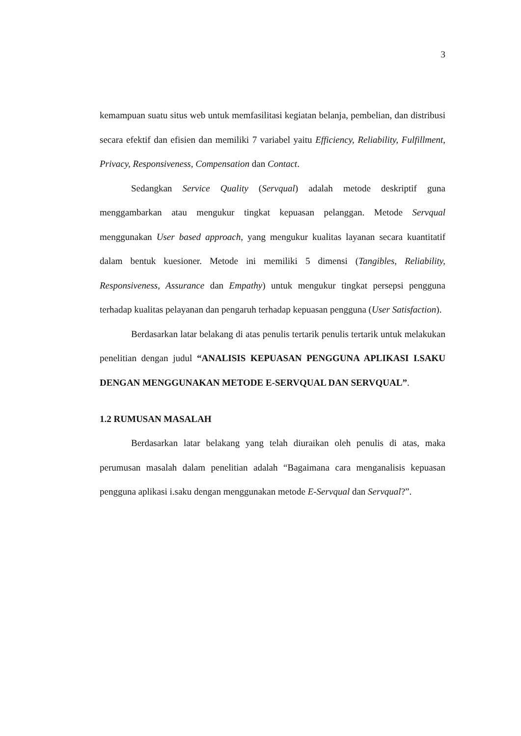3
kemampuan suatu situs web untuk memfasilitasi kegiatan belanja, pembelian, dan distribusi secara efektif dan efisien dan memiliki 7 variabel yaitu Efficiency, Reliability, Fulfillment, Privacy, Responsiveness, Compensation dan Contact.
Sedangkan Service Quality (Servqual) adalah metode deskriptif guna menggambarkan atau mengukur tingkat kepuasan pelanggan. Metode Servqual menggunakan User based approach, yang mengukur kualitas layanan secara kuantitatif dalam bentuk kuesioner. Metode ini memiliki 5 dimensi (Tangibles, Reliability, Responsiveness, Assurance dan Empathy) untuk mengukur tingkat persepsi pengguna terhadap kualitas pelayanan dan pengaruh terhadap kepuasan pengguna (User Satisfaction).
Berdasarkan latar belakang di atas penulis tertarik penulis tertarik untuk melakukan penelitian dengan judul “ANALISIS KEPUASAN PENGGUNA APLIKASI I.SAKU DENGAN MENGGUNAKAN METODE E-SERVQUAL DAN SERVQUAL”.
1.2 RUMUSAN MASALAH
Berdasarkan latar belakang yang telah diuraikan oleh penulis di atas, maka perumusan masalah dalam penelitian adalah “Bagaimana cara menganalisis kepuasan pengguna aplikasi i.saku dengan menggunakan metode E-Servqual dan Servqual?”.